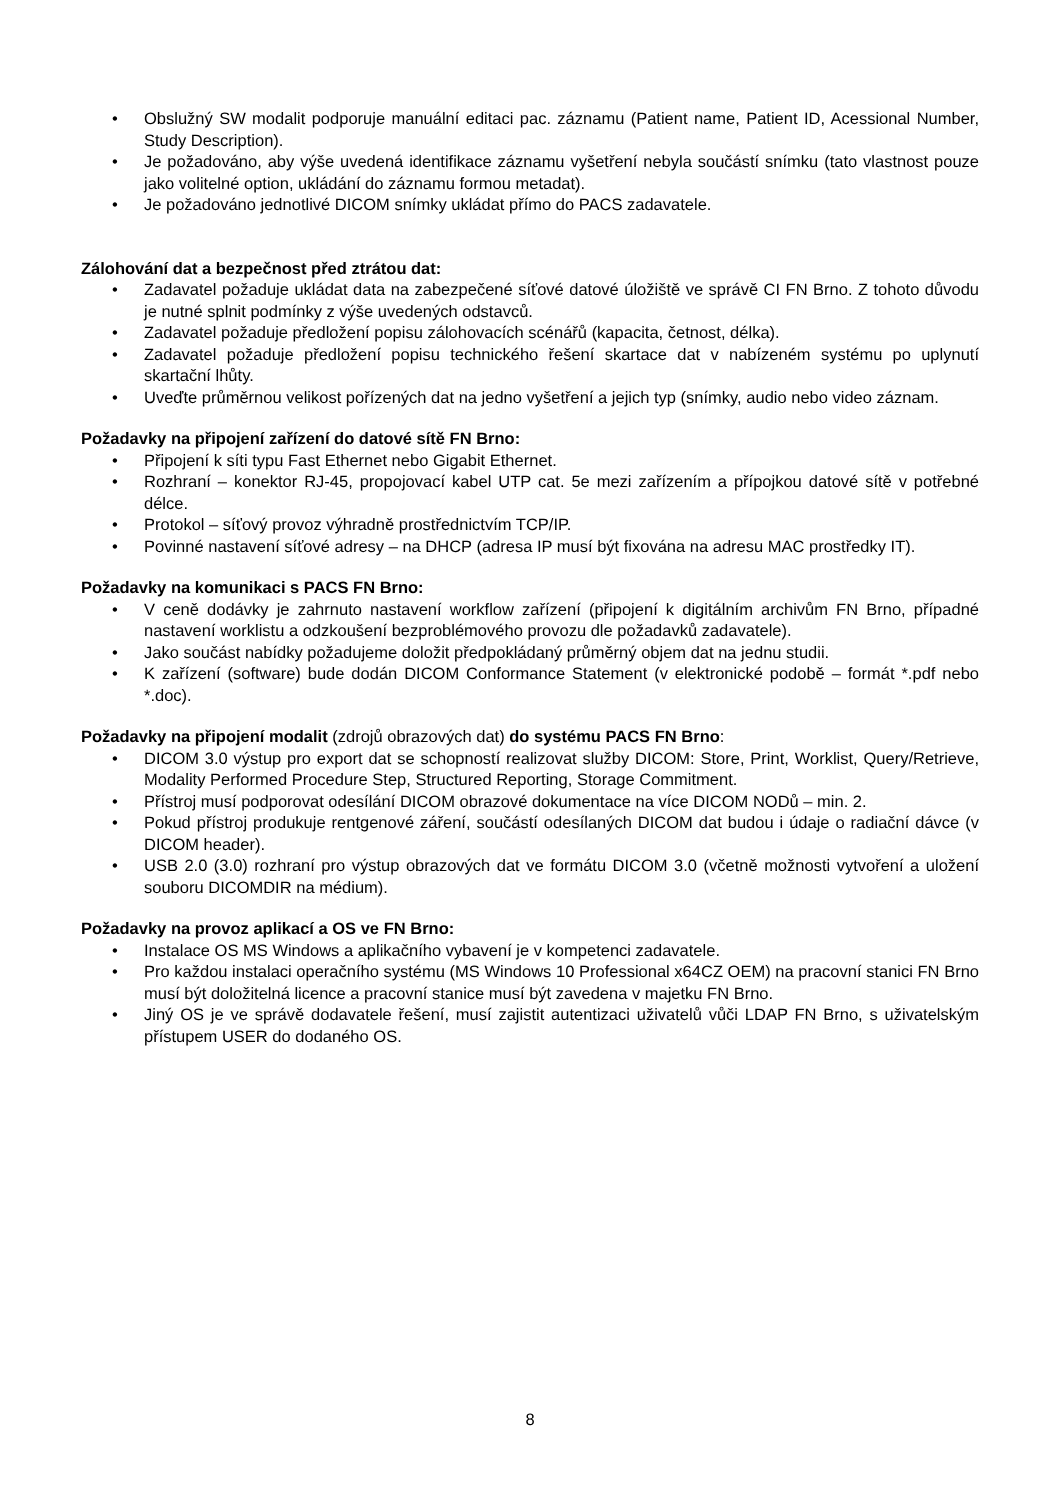• Obslužný SW modalit podporuje manuální editaci pac. záznamu (Patient name, Patient ID, Acessional Number, Study Description).
• Je požadováno, aby výše uvedená identifikace záznamu vyšetření nebyla součástí snímku (tato vlastnost pouze jako volitelné option, ukládání do záznamu formou metadat).
• Je požadováno jednotlivé DICOM snímky ukládat přímo do PACS zadavatele.
Zálohování dat a bezpečnost před ztrátou dat:
• Zadavatel požaduje ukládat data na zabezpečené síťové datové úložiště ve správě CI FN Brno. Z tohoto důvodu je nutné splnit podmínky z výše uvedených odstavců.
• Zadavatel požaduje předložení popisu zálohovacích scénářů (kapacita, četnost, délka).
• Zadavatel požaduje předložení popisu technického řešení skartace dat v nabízeném systému po uplynutí skartační lhůty.
• Uveďte průměrnou velikost pořízených dat na jedno vyšetření a jejich typ (snímky, audio nebo video záznam.
Požadavky na připojení zařízení do datové sítě FN Brno:
• Připojení k síti typu Fast Ethernet nebo Gigabit Ethernet.
• Rozhraní – konektor RJ-45, propojovací kabel UTP cat. 5e mezi zařízením a přípojkou datové sítě v potřebné délce.
• Protokol – síťový provoz výhradně prostřednictvím TCP/IP.
• Povinné nastavení síťové adresy – na DHCP (adresa IP musí být fixována na adresu MAC prostředky IT).
Požadavky na komunikaci s PACS FN Brno:
• V ceně dodávky je zahrnuto nastavení workflow zařízení (připojení k digitálním archivům FN Brno, případné nastavení worklistu a odzkoušení bezproblémového provozu dle požadavků zadavatele).
• Jako součást nabídky požadujeme doložit předpokládaný průměrný objem dat na jednu studii.
• K zařízení (software) bude dodán DICOM Conformance Statement (v elektronické podobě – formát *.pdf nebo *.doc).
Požadavky na připojení modalit (zdrojů obrazových dat) do systému PACS FN Brno:
• DICOM 3.0 výstup pro export dat se schopností realizovat služby DICOM: Store, Print, Worklist, Query/Retrieve, Modality Performed Procedure Step, Structured Reporting, Storage Commitment.
• Přístroj musí podporovat odesílání DICOM obrazové dokumentace na více DICOM NODů – min. 2.
• Pokud přístroj produkuje rentgenové záření, součástí odesílaných DICOM dat budou i údaje o radiační dávce (v DICOM header).
• USB 2.0 (3.0) rozhraní pro výstup obrazových dat ve formátu DICOM 3.0 (včetně možnosti vytvoření a uložení souboru DICOMDIR na médium).
Požadavky na provoz aplikací a OS ve FN Brno:
• Instalace OS MS Windows a aplikačního vybavení je v kompetenci zadavatele.
• Pro každou instalaci operačního systému (MS Windows 10 Professional x64CZ OEM) na pracovní stanici FN Brno musí být doložitelná licence a pracovní stanice musí být zavedena v majetku FN Brno.
• Jiný OS je ve správě dodavatele řešení, musí zajistit autentizaci uživatelů vůči LDAP FN Brno, s uživatelským přístupem USER do dodaného OS.
8